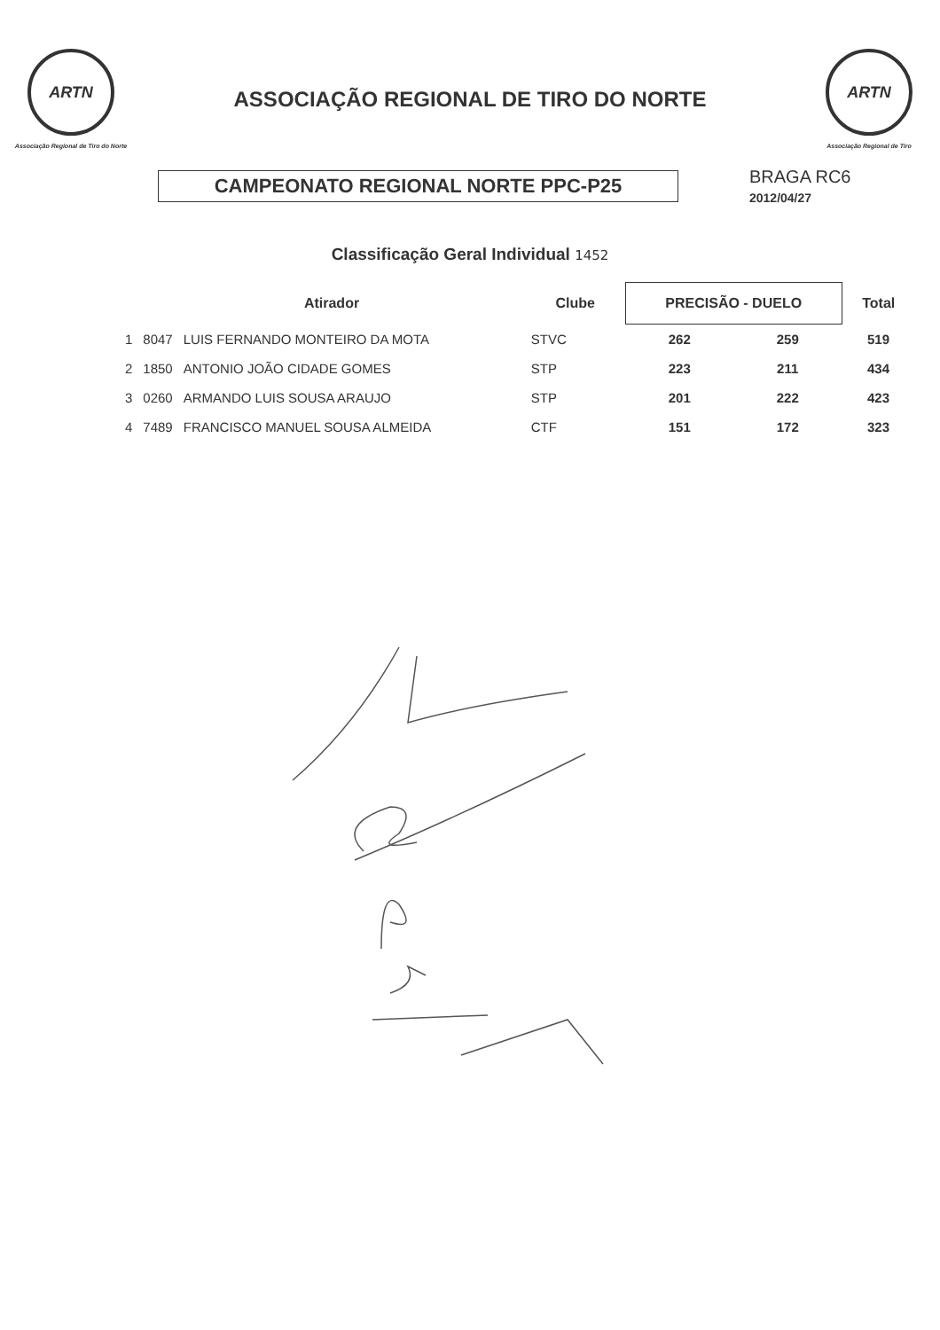ARTN
Associação Regional de Tiro do Norte
ASSOCIAÇÃO REGIONAL DE TIRO DO NORTE
ARTN
Associação Regional de Tiro
CAMPEONATO REGIONAL NORTE PPC-P25
BRAGA RC6
2012/04/27
Classificação Geral Individual 1452
| | Atirador | | Clube | PRECISÃO - DUELO | | Total |
| --- | --- | --- | --- | --- | --- | --- |
| 1 | 8047 | LUIS FERNANDO MONTEIRO DA MOTA | STVC | 262 | 259 | 519 |
| 2 | 1850 | ANTONIO JOÃO CIDADE GOMES | STP | 223 | 211 | 434 |
| 3 | 0260 | ARMANDO LUIS SOUSA ARAUJO | STP | 201 | 222 | 423 |
| 4 | 7489 | FRANCISCO MANUEL SOUSA ALMEIDA | CTF | 151 | 172 | 323 |